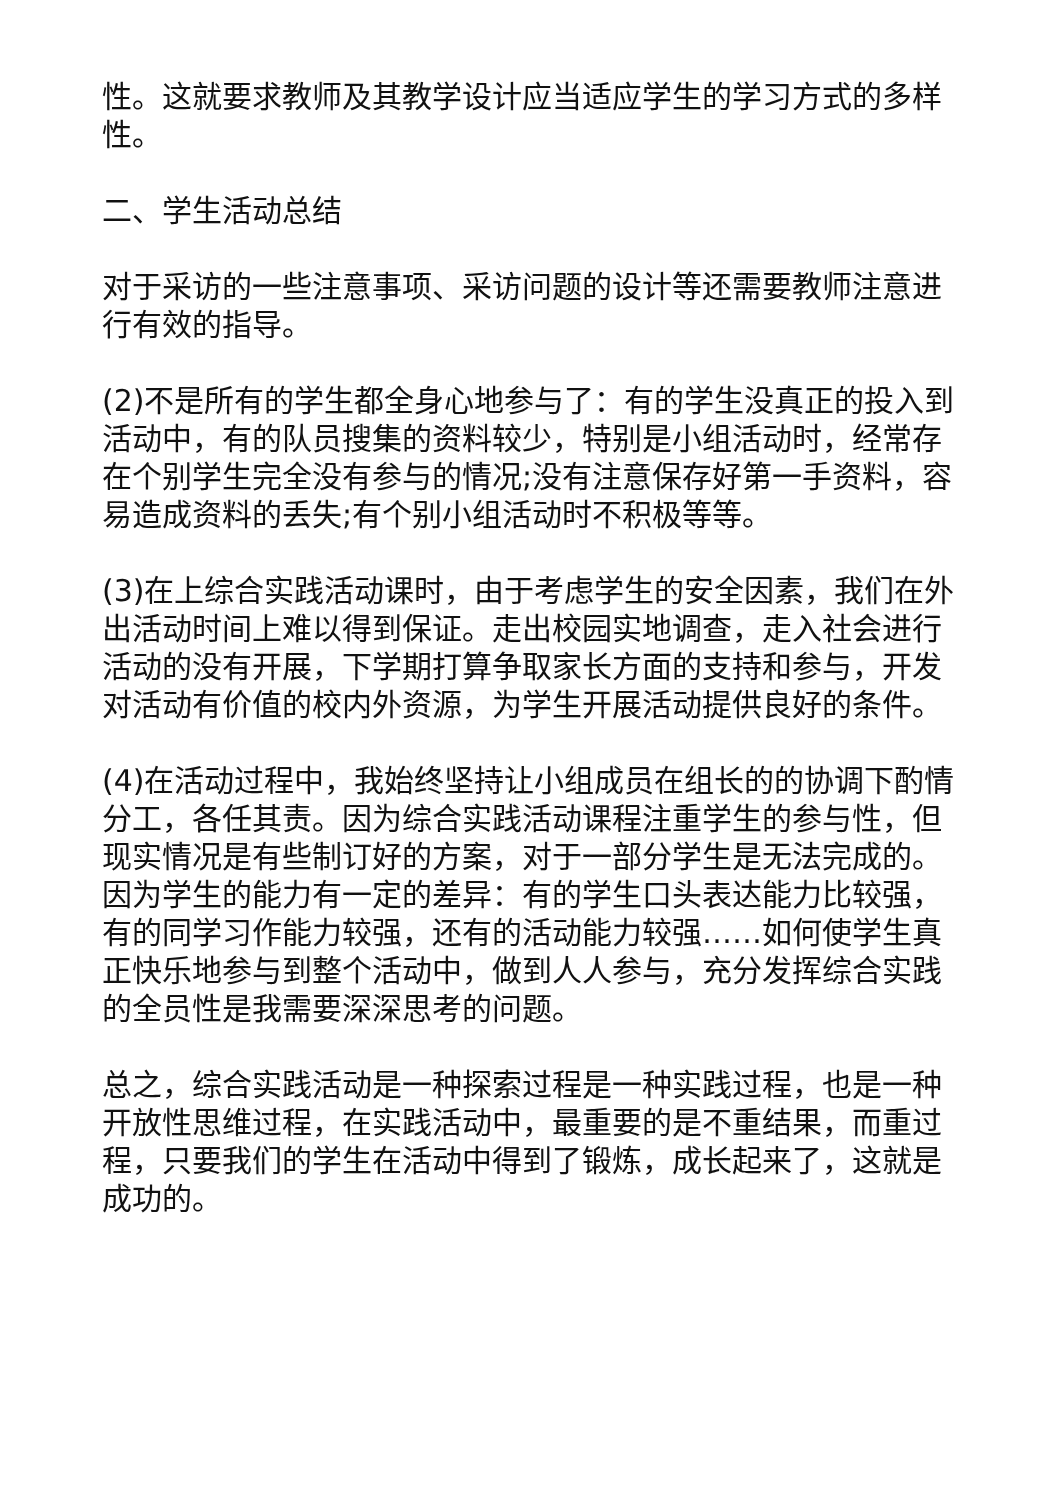性。这就要求教师及其教学设计应当适应学生的学习方式的多样性。
二、学生活动总结
对于采访的一些注意事项、采访问题的设计等还需要教师注意进行有效的指导。
(2)不是所有的学生都全身心地参与了：有的学生没真正的投入到活动中，有的队员搜集的资料较少，特别是小组活动时，经常存在个别学生完全没有参与的情况;没有注意保存好第一手资料，容易造成资料的丢失;有个别小组活动时不积极等等。
(3)在上综合实践活动课时，由于考虑学生的安全因素，我们在外出活动时间上难以得到保证。走出校园实地调查，走入社会进行活动的没有开展，下学期打算争取家长方面的支持和参与，开发对活动有价值的校内外资源，为学生开展活动提供良好的条件。
(4)在活动过程中，我始终坚持让小组成员在组长的的协调下酌情分工，各任其责。因为综合实践活动课程注重学生的参与性，但现实情况是有些制订好的方案，对于一部分学生是无法完成的。因为学生的能力有一定的差异：有的学生口头表达能力比较强，有的同学习作能力较强，还有的活动能力较强……如何使学生真正快乐地参与到整个活动中，做到人人参与，充分发挥综合实践的全员性是我需要深深思考的问题。
总之，综合实践活动是一种探索过程是一种实践过程，也是一种开放性思维过程，在实践活动中，最重要的是不重结果，而重过程，只要我们的学生在活动中得到了锻炼，成长起来了，这就是成功的。